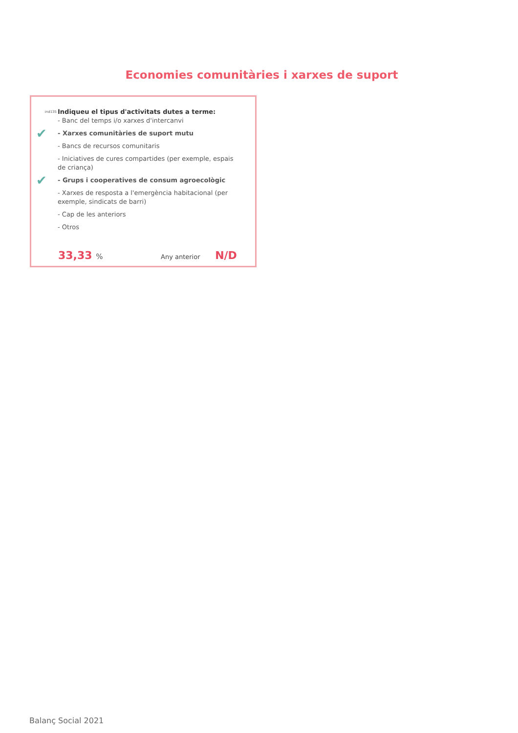Economies comunitàries i xarxes de suport
ind135
Indiqueu el tipus d'activitats dutes a terme:
- Banc del temps i/o xarxes d'intercanvi
✔
- Xarxes comunitàries de suport mutu
- Bancs de recursos comunitaris
- Iniciatives de cures compartides (per exemple, espais de criança)
✔
- Grups i cooperatives de consum agroecològic
- Xarxes de resposta a l'emergència habitacional (per exemple, sindicats de barri)
- Cap de les anteriors
- Otros
33,33 % Any anterior N/D
Balanç Social 2021